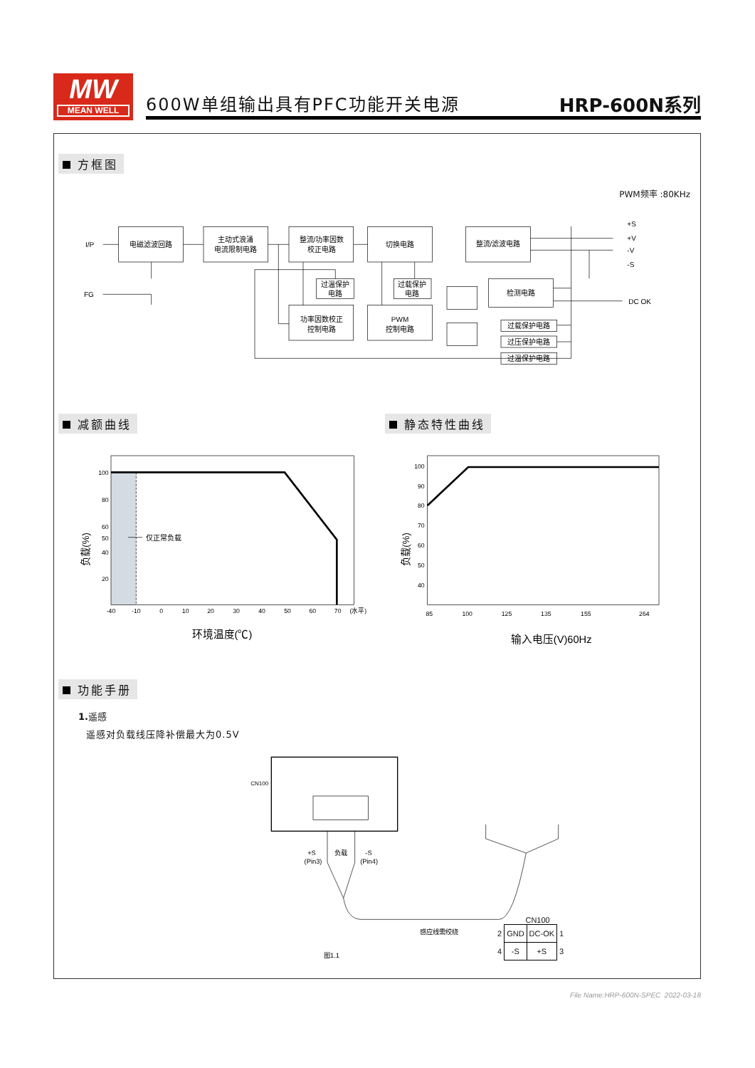MW
MEAN WELL
600W单组输出具有PFC功能开关电源 HRP-600N系列
方框图
PWM频率 :80KHz
电磁滤波回路
主动式浪涌
电流限制电路
整流/功率因数
校正电路
切换电路
整流/滤波电路
过温保护
电路
过载保护
电路
功率因数校正
控制电路
PWM
控制电路
检测电路
过载保护电路
过压保护电路
过温保护电路
I/P
FG
+S
+V
-V
-S
DC OK
减额曲线 静态特性曲线
100
80
60
50
40
20
100
90
80
70
60
50
40
-40
-10
0
10
20
30
40
50
60
70
(水平)
85
100
125
135
155
264
环境温度(℃)
输入电压(V)60Hz
仅正常负载
负载(%)
负载(%)
功能手册
1. 遥感
遥感对负载线压降补偿最大为0.5V
CN100
+S
(Pin3)
负载
-S
(Pin4)
感应线需绞绕
图1.1
CN100
| 2 | GND | DC-OK | 1 |
| 4 | -S | +S | 3 |
File Name:HRP-600N-SPEC 2022-03-18